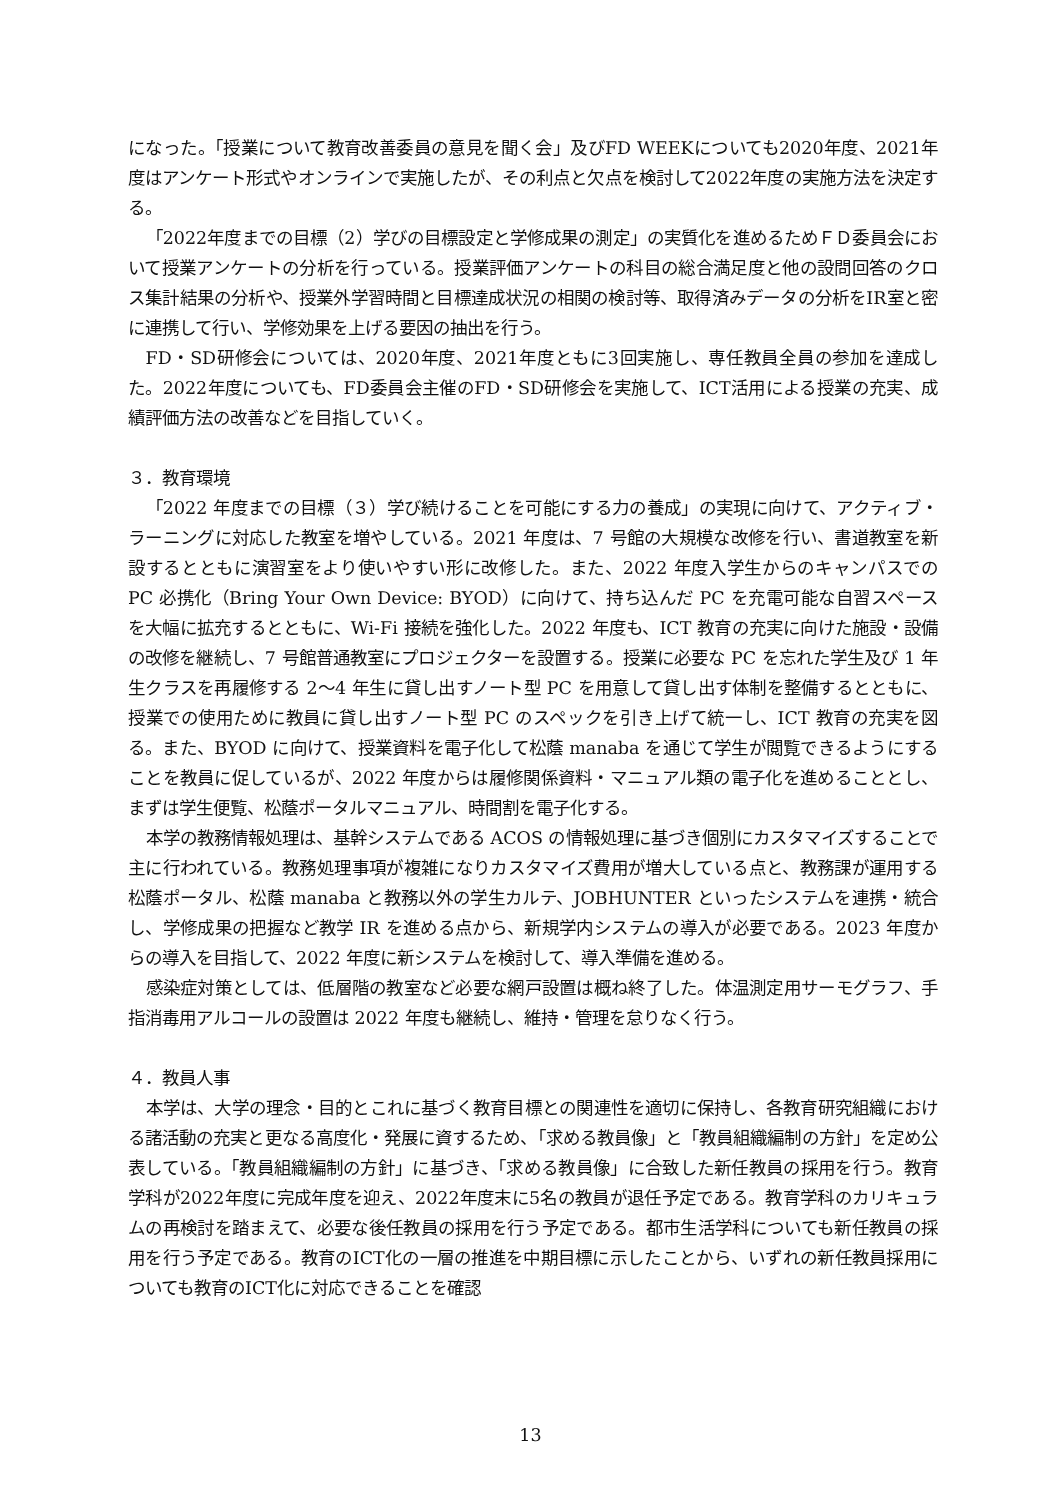になった。「授業について教育改善委員の意見を聞く会」及びFD WEEKについても2020年度、2021年度はアンケート形式やオンラインで実施したが、その利点と欠点を検討して2022年度の実施方法を決定する。
「2022年度までの目標（2）学びの目標設定と学修成果の測定」の実質化を進めるためＦＤ委員会において授業アンケートの分析を行っている。授業評価アンケートの科目の総合満足度と他の設問回答のクロス集計結果の分析や、授業外学習時間と目標達成状況の相関の検討等、取得済みデータの分析をIR室と密に連携して行い、学修効果を上げる要因の抽出を行う。
FD・SD研修会については、2020年度、2021年度ともに3回実施し、専任教員全員の参加を達成した。2022年度についても、FD委員会主催のFD・SD研修会を実施して、ICT活用による授業の充実、成績評価方法の改善などを目指していく。
３．教育環境
「2022 年度までの目標（３）学び続けることを可能にする力の養成」の実現に向けて、アクティブ・ラーニングに対応した教室を増やしている。2021 年度は、7 号館の大規模な改修を行い、書道教室を新設するとともに演習室をより使いやすい形に改修した。また、2022 年度入学生からのキャンパスでの PC 必携化（Bring Your Own Device: BYOD）に向けて、持ち込んだ PC を充電可能な自習スペースを大幅に拡充するとともに、Wi-Fi 接続を強化した。2022 年度も、ICT 教育の充実に向けた施設・設備の改修を継続し、7 号館普通教室にプロジェクターを設置する。授業に必要な PC を忘れた学生及び 1 年生クラスを再履修する 2〜4 年生に貸し出すノート型 PC を用意して貸し出す体制を整備するとともに、授業での使用ために教員に貸し出すノート型 PC のスペックを引き上げて統一し、ICT 教育の充実を図る。また、BYOD に向けて、授業資料を電子化して松蔭 manaba を通じて学生が閲覧できるようにすることを教員に促しているが、2022 年度からは履修関係資料・マニュアル類の電子化を進めることとし、まずは学生便覧、松蔭ポータルマニュアル、時間割を電子化する。
本学の教務情報処理は、基幹システムである ACOS の情報処理に基づき個別にカスタマイズすることで主に行われている。教務処理事項が複雑になりカスタマイズ費用が増大している点と、教務課が運用する松蔭ポータル、松蔭 manaba と教務以外の学生カルテ、JOBHUNTER といったシステムを連携・統合し、学修成果の把握など教学 IR を進める点から、新規学内システムの導入が必要である。2023 年度からの導入を目指して、2022 年度に新システムを検討して、導入準備を進める。
感染症対策としては、低層階の教室など必要な網戸設置は概ね終了した。体温測定用サーモグラフ、手指消毒用アルコールの設置は 2022 年度も継続し、維持・管理を怠りなく行う。
４．教員人事
本学は、大学の理念・目的とこれに基づく教育目標との関連性を適切に保持し、各教育研究組織における諸活動の充実と更なる高度化・発展に資するため、「求める教員像」と「教員組織編制の方針」を定め公表している。「教員組織編制の方針」に基づき、「求める教員像」に合致した新任教員の採用を行う。教育学科が2022年度に完成年度を迎え、2022年度末に5名の教員が退任予定である。教育学科のカリキュラムの再検討を踏まえて、必要な後任教員の採用を行う予定である。都市生活学科についても新任教員の採用を行う予定である。教育のICT化の一層の推進を中期目標に示したことから、いずれの新任教員採用についても教育のICT化に対応できることを確認
13